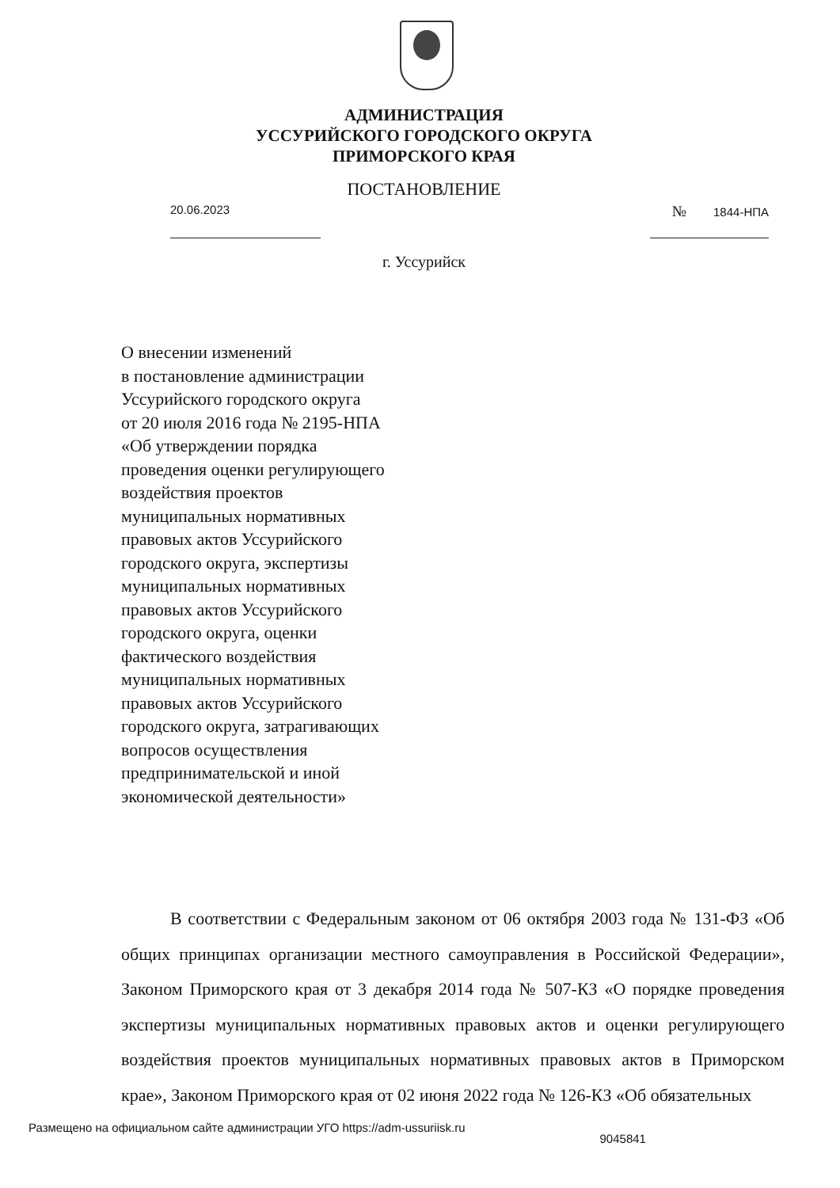АДМИНИСТРАЦИЯ
УССУРИЙСКОГО ГОРОДСКОГО ОКРУГА
ПРИМОРСКОГО КРАЯ
ПОСТАНОВЛЕНИЕ
20.06.2023
№ 1844-НПА
г. Уссурийск
О внесении изменений
в постановление администрации
Уссурийского городского округа
от 20 июля 2016 года № 2195-НПА
«Об утверждении порядка
проведения оценки регулирующего
воздействия проектов
муниципальных нормативных
правовых актов Уссурийского
городского округа, экспертизы
муниципальных нормативных
правовых актов Уссурийского
городского округа, оценки
фактического воздействия
муниципальных нормативных
правовых актов Уссурийского
городского округа, затрагивающих
вопросов осуществления
предпринимательской и иной
экономической деятельности»
В соответствии с Федеральным законом от 06 октября 2003 года № 131-ФЗ «Об общих принципах организации местного самоуправления в Российской Федерации», Законом Приморского края от 3 декабря 2014 года № 507-КЗ «О порядке проведения экспертизы муниципальных нормативных правовых актов и оценки регулирующего воздействия проектов муниципальных нормативных правовых актов в Приморском крае», Законом Приморского края от 02 июня 2022 года № 126-КЗ «Об обязательных
Размещено на официальном сайте администрации УГО https://adm-ussuriisk.ru 9045841